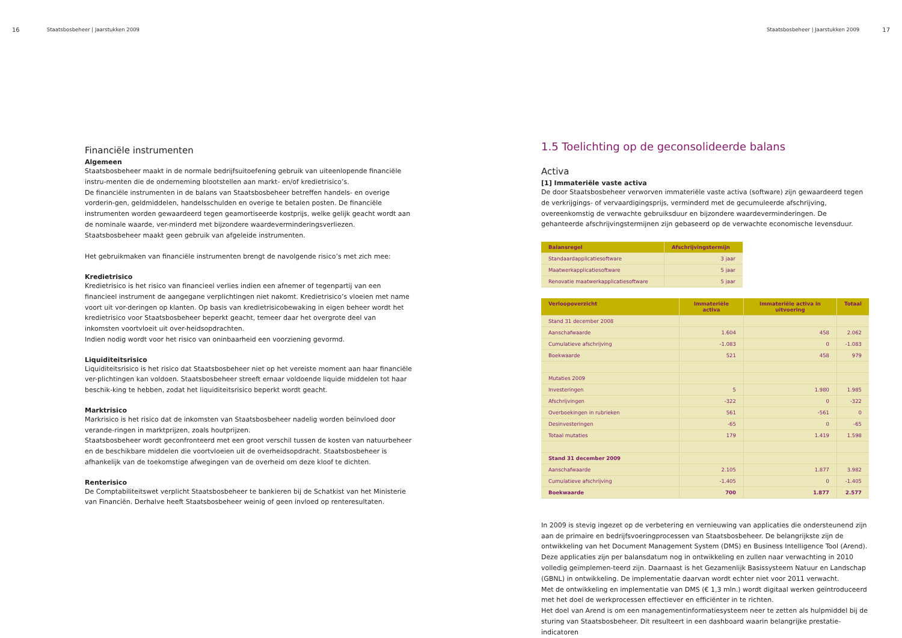16 Staatsbosbeheer | Jaarstukken 2009
Financiële instrumenten
Algemeen
Staatsbosbeheer maakt in de normale bedrijfsuitoefening gebruik van uiteenlopende financiële instru-menten die de onderneming blootstellen aan markt- en/of kredietrisico’s.
De financiële instrumenten in de balans van Staatsbosbeheer betreffen handels- en overige vorderin-gen, geldmiddelen, handelsschulden en overige te betalen posten. De financiële instrumenten worden gewaardeerd tegen geamortiseerde kostprijs, welke gelijk geacht wordt aan de nominale waarde, ver-minderd met bijzondere waardeverminderingsverliezen.
Staatsbosbeheer maakt geen gebruik van afgeleide instrumenten.
Het gebruikmaken van financiële instrumenten brengt de navolgende risico’s met zich mee:
Kredietrisico
Kredietrisico is het risico van financieel verlies indien een afnemer of tegenpartij van een financieel instrument de aangegane verplichtingen niet nakomt. Kredietrisico’s vloeien met name voort uit vor-deringen op klanten. Op basis van kredietrisicobewaking in eigen beheer wordt het kredietrisico voor Staatsbosbeheer beperkt geacht, temeer daar het overgrote deel van inkomsten voortvloeit uit over-heidsopdrachten.
Indien nodig wordt voor het risico van oninbaarheid een voorziening gevormd.
Liquiditeitsrisico
Liquiditeitsrisico is het risico dat Staatsbosbeheer niet op het vereiste moment aan haar financiële ver-plichtingen kan voldoen. Staatsbosbeheer streeft ernaar voldoende liquide middelen tot haar beschik-king te hebben, zodat het liquiditeitsrisico beperkt wordt geacht.
Marktrisico
Markrisico is het risico dat de inkomsten van Staatsbosbeheer nadelig worden beïnvloed door verande-ringen in marktprijzen, zoals houtprijzen.
Staatsbosbeheer wordt geconfronteerd met een groot verschil tussen de kosten van natuurbeheer en de beschikbare middelen die voortvloeien uit de overheidsopdracht. Staatsbosbeheer is afhankelijk van de toekomstige afwegingen van de overheid om deze kloof te dichten.
Renterisico
De Comptabiliteitswet verplicht Staatsbosbeheer te bankieren bij de Schatkist van het Ministerie van Financiën. Derhalve heeft Staatsbosbeheer weinig of geen invloed op renteresultaten.
Staatsbosbeheer | Jaarstukken 2009 17
1.5 Toelichting op de geconsolideerde balans
Activa
[1] Immateriële vaste activa
De door Staatsbosbeheer verworven immateriële vaste activa (software) zijn gewaardeerd tegen de verkrijgings- of vervaardigingsprijs, verminderd met de gecumuleerde afschrijving, overeenkomstig de verwachte gebruiksduur en bijzondere waardeverminderingen. De gehanteerde afschrijvingstermijnen zijn gebaseerd op de verwachte economische levensduur.
| Balansregel | Afschrijvingstermijn |
| --- | --- |
| Standaardapplicatiesoftware | 3 jaar |
| Maatwerkapplicatiesoftware | 5 jaar |
| Renovatie maatwerkapplicatiesoftware | 5 jaar |
| Verloopoverzicht | Immateriële activa | Immateriële activa in uitvoering | Totaal |
| --- | --- | --- | --- |
| Stand 31 december 2008 | | | |
| Aanschafwaarde | 1.604 | 458 | 2.062 |
| Cumulatieve afschrijving | -1.083 | 0 | -1.083 |
| Boekwaarde | 521 | 458 | 979 |
| Mutaties 2009 | | | |
| Investeringen | 5 | 1.980 | 1.985 |
| Afschrijvingen | -322 | 0 | -322 |
| Overboekingen in rubrieken | 561 | -561 | 0 |
| Desinvesteringen | -65 | 0 | -65 |
| Totaal mutaties | 179 | 1.419 | 1.598 |
| Stand 31 december 2009 | | | |
| Aanschafwaarde | 2.105 | 1.877 | 3.982 |
| Cumulatieve afschrijving | -1.405 | 0 | -1.405 |
| Boekwaarde | 700 | 1.877 | 2.577 |
In 2009 is stevig ingezet op de verbetering en vernieuwing van applicaties die ondersteunend zijn aan de primaire en bedrijfsvoeringprocessen van Staatsbosbeheer. De belangrijkste zijn de ontwikkeling van het Document Management System (DMS) en Business Intelligence Tool (Arend). Deze applicaties zijn per balansdatum nog in ontwikkeling en zullen naar verwachting in 2010 volledig geïmplemen-teerd zijn. Daarnaast is het Gezamenlijk Basissysteem Natuur en Landschap (GBNL) in ontwikkeling. De implementatie daarvan wordt echter niet voor 2011 verwacht.
Met de ontwikkeling en implementatie van DMS (€ 1,3 mln.) wordt digitaal werken geïntroduceerd met het doel de werkprocessen effectiever en efficiënter in te richten.
Het doel van Arend is om een managementinformatiesysteem neer te zetten als hulpmiddel bij de sturing van Staatsbosbeheer. Dit resulteert in een dashboard waarin belangrijke prestatie-indicatoren